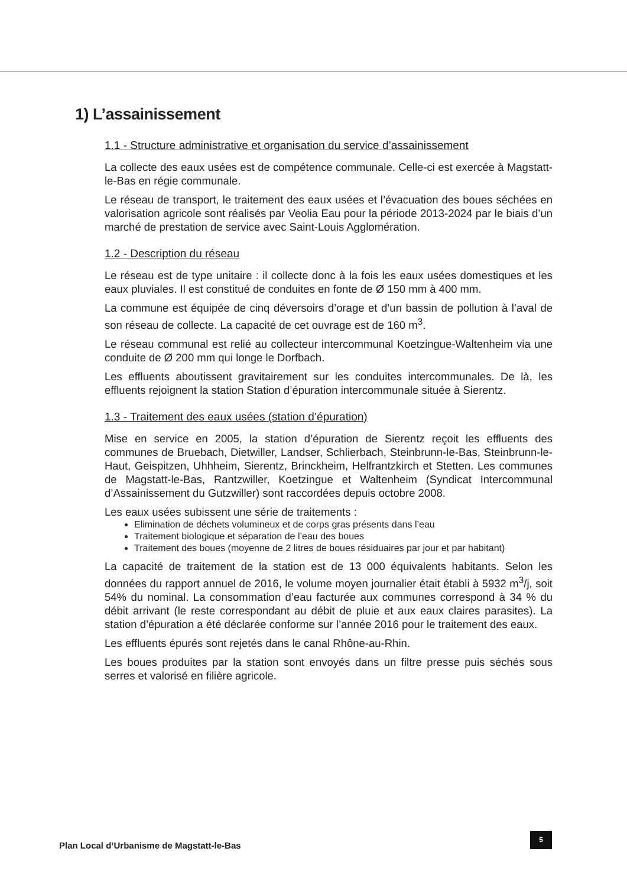1) L’assainissement
1.1 - Structure administrative et organisation du service d’assainissement
La collecte des eaux usées est de compétence communale. Celle-ci est exercée à Magstatt-le-Bas en régie communale.
Le réseau de transport, le traitement des eaux usées et l’évacuation des boues séchées en valorisation agricole sont réalisés par Veolia Eau pour la période 2013-2024 par le biais d’un marché de prestation de service avec Saint-Louis Agglomération.
1.2 - Description du réseau
Le réseau est de type unitaire : il collecte donc à la fois les eaux usées domestiques et les eaux pluviales. Il est constitué de conduites en fonte de Ø 150 mm à 400 mm.
La commune est équipée de cinq déversoirs d’orage et d’un bassin de pollution à l’aval de son réseau de collecte. La capacité de cet ouvrage est de 160 m<sup>3</sup>.
Le réseau communal est relié au collecteur intercommunal Koetzingue-Waltenheim via une conduite de Ø 200 mm qui longe le Dorfbach.
Les effluents aboutissent gravitairement sur les conduites intercommunales. De là, les effluents rejoignent la station Station d’épuration intercommunale située à Sierentz.
1.3 - Traitement des eaux usées (station d’épuration)
Mise en service en 2005, la station d’épuration de Sierentz reçoit les effluents des communes de Bruebach, Dietwiller, Landser, Schlierbach, Steinbrunn-le-Bas, Steinbrunn-le-Haut, Geispitzen, Uhhheim, Sierentz, Brinckheim, Helfrantzkirch et Stetten. Les communes de Magstatt-le-Bas, Rantzwiller, Koetzingue et Waltenheim (Syndicat Intercommunal d’Assainissement du Gutzwiller) sont raccordées depuis octobre 2008.
Les eaux usées subissent une série de traitements :
Elimination de déchets volumineux et de corps gras présents dans l’eau
Traitement biologique et séparation de l’eau des boues
Traitement des boues (moyenne de 2 litres de boues résiduaires par jour et par habitant)
La capacité de traitement de la station est de 13 000 équivalents habitants. Selon les données du rapport annuel de 2016, le volume moyen journalier était établi à 5932 m<sup>3</sup>/j, soit 54% du nominal. La consommation d’eau facturée aux communes correspond à 34 % du débit arrivant (le reste correspondant au débit de pluie et aux eaux claires parasites). La station d’épuration a été déclarée conforme sur l’année 2016 pour le traitement des eaux.
Les effluents épurés sont rejetés dans le canal Rhône-au-Rhin.
Les boues produites par la station sont envoyés dans un filtre presse puis séchés sous serres et valorisé en filière agricole.
Plan Local d’Urbanisme de Magstatt-le-Bas
5